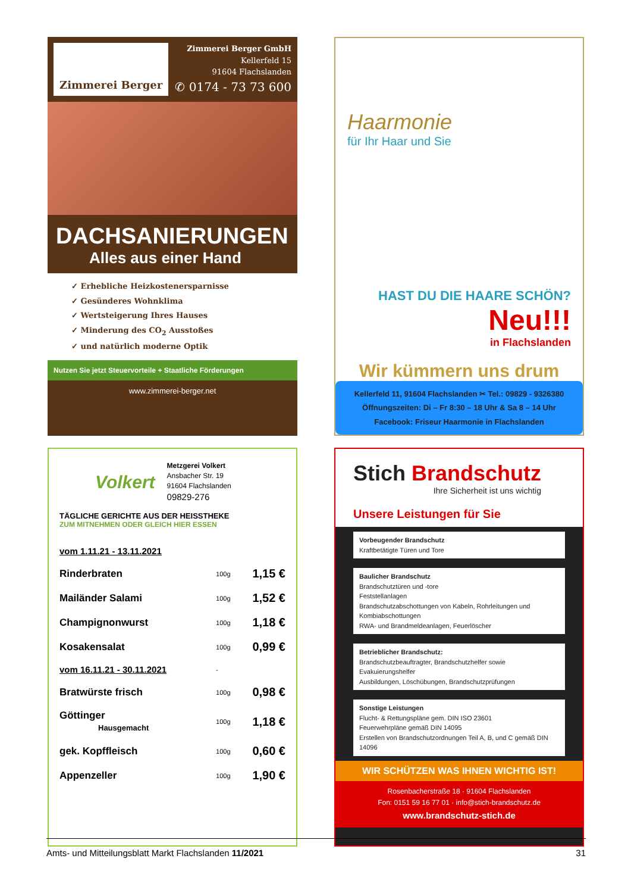Zimmerei Berger
Zimmerei Berger GmbH
Kellerfeld 15
91604 Flachslanden
✆ 0174 - 73 73 600
DACHSANIERUNGEN
Alles aus einer Hand
✓ Erhebliche Heizkostenersparnisse
✓ Gesünderes Wohnklima
✓ Wertsteigerung Ihres Hauses
✓ Minderung des CO<sub>2</sub> Ausstoßes
✓ und natürlich moderne Optik
Nutzen Sie jetzt Steuervorteile + Staatliche Förderungen
www.zimmerei-berger.net
Haarmonie
für Ihr Haar und Sie
HAST DU DIE HAARE SCHÖN?
Neu!!!
in Flachslanden
Wir kümmern uns drum
Kellerfeld 11, 91604 Flachslanden ✂ Tel.: 09829 - 9326380
Öffnungszeiten: Di – Fr 8:30 – 18 Uhr & Sa 8 – 14 Uhr
Facebook: Friseur Haarmonie in Flachslanden
Volkert
Metzgerei Volkert
Ansbacher Str. 19
91604 Flachslanden
09829-276
TÄGLICHE GERICHTE AUS DER HEISSTHEKE
ZUM MITNEHMEN ODER GLEICH HIER ESSEN
| vom 1.11.21 - 13.11.2021 | | |
| Rinderbraten | 100g | 1,15 € |
| Mailänder Salami | 100g | 1,52 € |
| Champignonwurst | 100g | 1,18 € |
| Kosakensalat | 100g | 0,99 € |
| vom 16.11.21 - 30.11.2021 | - | |
| Bratwürste frisch | 100g | 0,98 € |
| Göttinger Hausgemacht | 100g | 1,18 € |
| gek. Kopffleisch | 100g | 0,60 € |
| Appenzeller | 100g | 1,90 € |
Stich Brandschutz
Ihre Sicherheit ist uns wichtig
Unsere Leistungen für Sie
Vorbeugender Brandschutz
Kraftbetätigte Türen und Tore
Baulicher Brandschutz
Brandschutztüren und -tore
Feststellanlagen
Brandschutzabschottungen von Kabeln, Rohrleitungen und Kombiabschottungen
RWA- und Brandmeldeanlagen, Feuerlöscher
Betrieblicher Brandschutz:
Brandschutzbeauftragter, Brandschutzhelfer sowie Evakuierungshelfer
Ausbildungen, Löschübungen, Brandschutzprüfungen
Sonstige Leistungen
Flucht- & Rettungspläne gem. DIN ISO 23601
Feuerwehrpläne gemäß DIN 14095
Erstellen von Brandschutzordnungen Teil A, B, und C gemäß DIN 14096
WIR SCHÜTZEN WAS IHNEN WICHTIG IST!
Rosenbacherstraße 18 · 91604 Flachslanden
Fon: 0151 59 16 77 01 · info@stich-brandschutz.de
www.brandschutz-stich.de
Amts- und Mitteilungsblatt Markt Flachslanden 11/2021 31